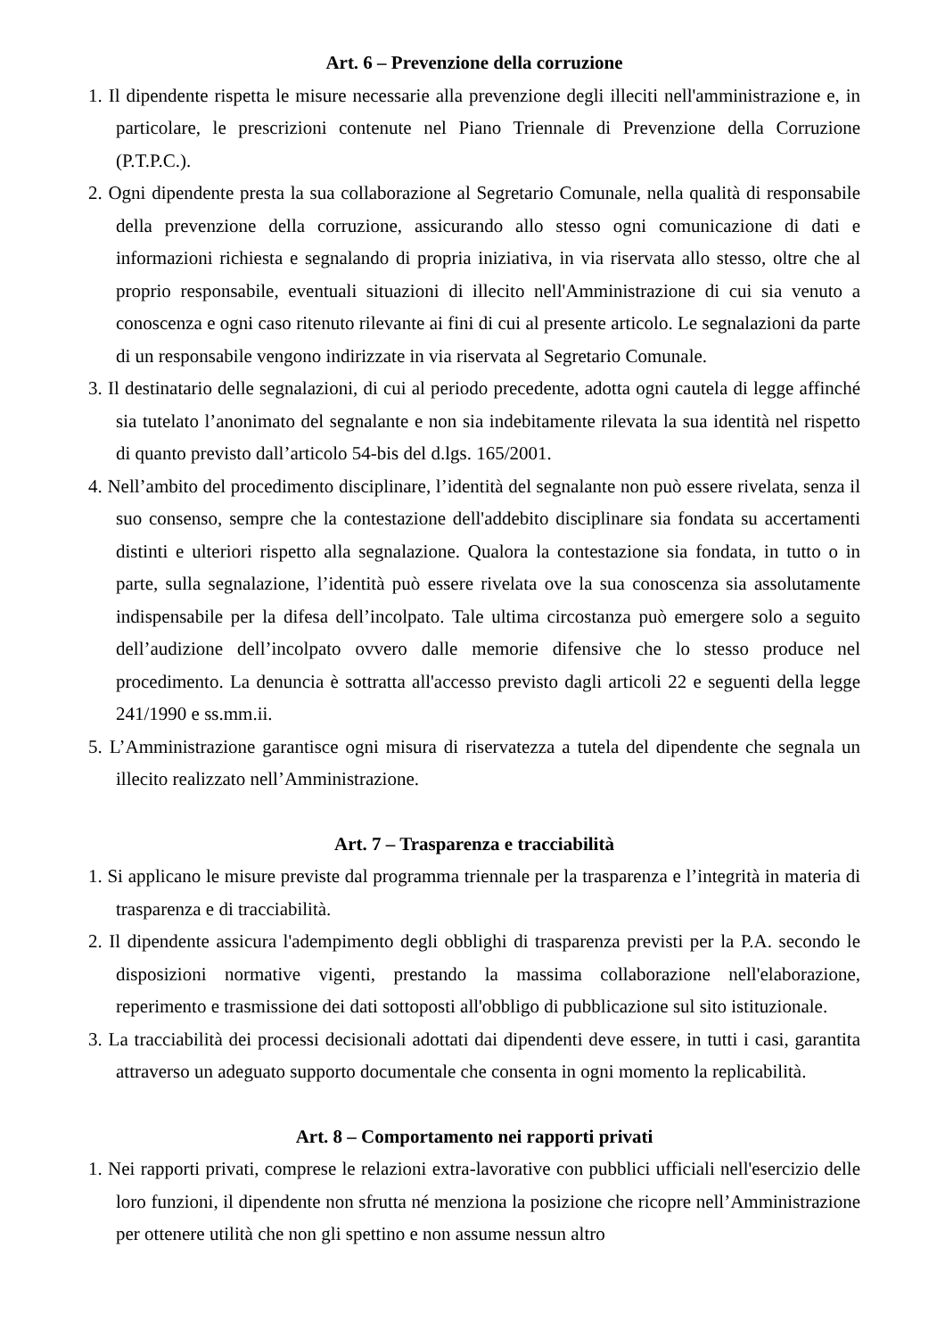Art. 6 – Prevenzione della corruzione
1. Il dipendente rispetta le misure necessarie alla prevenzione degli illeciti nell'amministrazione e, in particolare, le prescrizioni contenute nel Piano Triennale di Prevenzione della Corruzione (P.T.P.C.).
2. Ogni dipendente presta la sua collaborazione al Segretario Comunale, nella qualità di responsabile della prevenzione della corruzione, assicurando allo stesso ogni comunicazione di dati e informazioni richiesta e segnalando di propria iniziativa, in via riservata allo stesso, oltre che al proprio responsabile, eventuali situazioni di illecito nell'Amministrazione di cui sia venuto a conoscenza e ogni caso ritenuto rilevante ai fini di cui al presente articolo. Le segnalazioni da parte di un responsabile vengono indirizzate in via riservata al Segretario Comunale.
3. Il destinatario delle segnalazioni, di cui al periodo precedente, adotta ogni cautela di legge affinché sia tutelato l’anonimato del segnalante e non sia indebitamente rilevata la sua identità nel rispetto di quanto previsto dall’articolo 54-bis del d.lgs. 165/2001.
4. Nell’ambito del procedimento disciplinare, l’identità del segnalante non può essere rivelata, senza il suo consenso, sempre che la contestazione dell'addebito disciplinare sia fondata su accertamenti distinti e ulteriori rispetto alla segnalazione. Qualora la contestazione sia fondata, in tutto o in parte, sulla segnalazione, l’identità può essere rivelata ove la sua conoscenza sia assolutamente indispensabile per la difesa dell’incolpato. Tale ultima circostanza può emergere solo a seguito dell’audizione dell’incolpato ovvero dalle memorie difensive che lo stesso produce nel procedimento. La denuncia è sottratta all'accesso previsto dagli articoli 22 e seguenti della legge 241/1990 e ss.mm.ii.
5. L’Amministrazione garantisce ogni misura di riservatezza a tutela del dipendente che segnala un illecito realizzato nell’Amministrazione.
Art. 7 – Trasparenza e tracciabilità
1. Si applicano le misure previste dal programma triennale per la trasparenza e l’integrità in materia di trasparenza e di tracciabilità.
2. Il dipendente assicura l'adempimento degli obblighi di trasparenza previsti per la P.A. secondo le disposizioni normative vigenti, prestando la massima collaborazione nell'elaborazione, reperimento e trasmissione dei dati sottoposti all'obbligo di pubblicazione sul sito istituzionale.
3. La tracciabilità dei processi decisionali adottati dai dipendenti deve essere, in tutti i casi, garantita attraverso un adeguato supporto documentale che consenta in ogni momento la replicabilità.
Art. 8 – Comportamento nei rapporti privati
1. Nei rapporti privati, comprese le relazioni extra-lavorative con pubblici ufficiali nell'esercizio delle loro funzioni, il dipendente non sfrutta né menziona la posizione che ricopre nell’Amministrazione per ottenere utilità che non gli spettino e non assume nessun altro